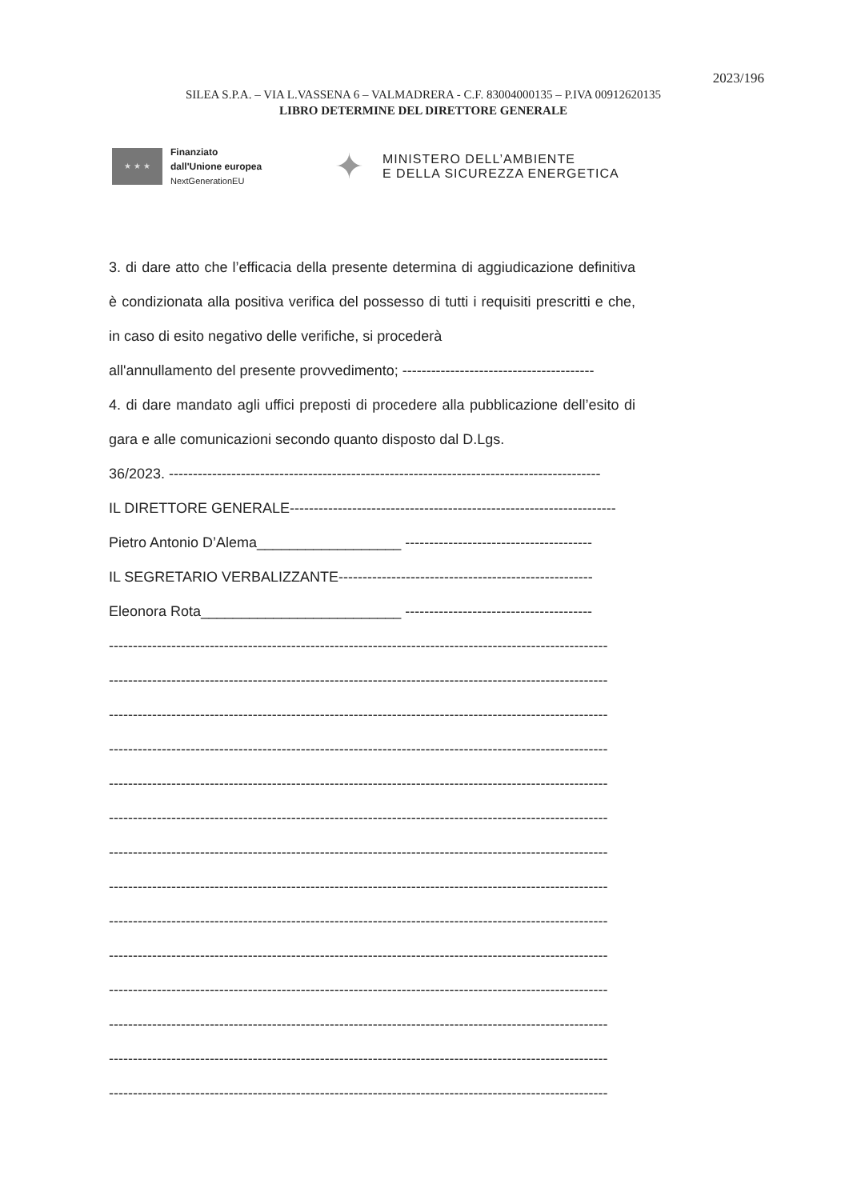2023/196
SILEA S.P.A. – VIA L.VASSENA 6 – VALMADRERA - C.F. 83004000135 – P.IVA 00912620135
LIBRO DETERMINE DEL DIRETTORE GENERALE
★ ★ ★
Finanziato
dall'Unione europea
NextGenerationEU
✦
MINISTERO DELL’AMBIENTE
E DELLA SICUREZZA ENERGETICA
3. di dare atto che l’efficacia della presente determina di aggiudicazione definitiva è condizionata alla positiva verifica del possesso di tutti i requisiti prescritti e che, in caso di esito negativo delle verifiche, si procederà
all'annullamento del presente provvedimento; ----------------------------------------
4. di dare mandato agli uffici preposti di procedere alla pubblicazione dell’esito di gara e alle comunicazioni secondo quanto disposto dal D.Lgs.
36/2023. ------------------------------------------------------------------------------------------
IL DIRETTORE GENERALE--------------------------------------------------------------------
Pietro Antonio D’Alema__________________ ---------------------------------------
IL SEGRETARIO VERBALIZZANTE-----------------------------------------------------
Eleonora Rota_________________________ ---------------------------------------
--------------------------------------------------------------------------------------------------------
--------------------------------------------------------------------------------------------------------
--------------------------------------------------------------------------------------------------------
--------------------------------------------------------------------------------------------------------
--------------------------------------------------------------------------------------------------------
--------------------------------------------------------------------------------------------------------
--------------------------------------------------------------------------------------------------------
--------------------------------------------------------------------------------------------------------
--------------------------------------------------------------------------------------------------------
--------------------------------------------------------------------------------------------------------
--------------------------------------------------------------------------------------------------------
--------------------------------------------------------------------------------------------------------
--------------------------------------------------------------------------------------------------------
--------------------------------------------------------------------------------------------------------